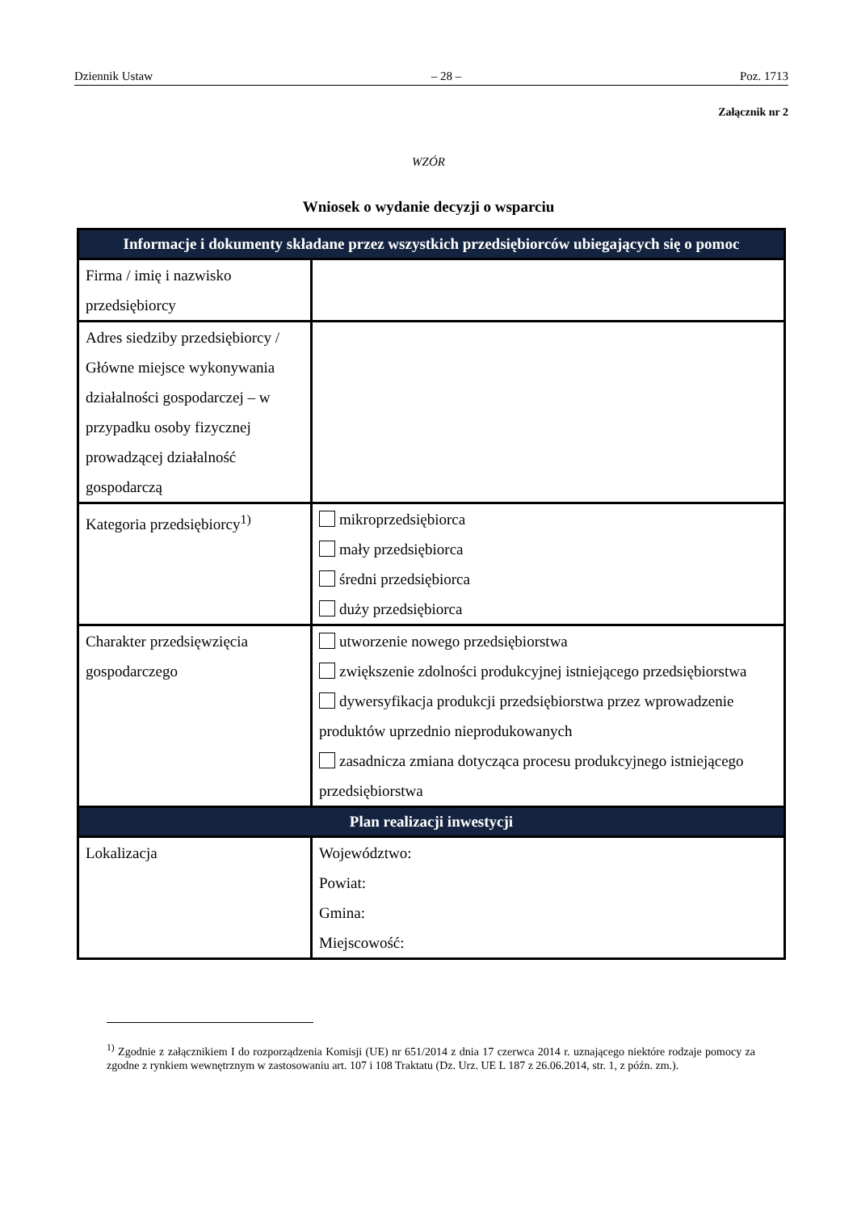Dziennik Ustaw – 28 – Poz. 1713
Załącznik nr 2
WZÓR
Wniosek o wydanie decyzji o wsparciu
| Informacje i dokumenty składane przez wszystkich przedsiębiorców ubiegających się o pomoc | |
| --- | --- |
| Firma / imię i nazwisko przedsiębiorcy | |
| Adres siedziby przedsiębiorcy / Główne miejsce wykonywania działalności gospodarczej – w przypadku osoby fizycznej prowadzącej działalność gospodarczą | |
| Kategoria przedsiębiorcy<sup>1)</sup> | mikroprzedsiębiorca mały przedsiębiorca średni przedsiębiorca duży przedsiębiorca |
| Charakter przedsięwzięcia gospodarczego | utworzenie nowego przedsiębiorstwa zwiększenie zdolności produkcyjnej istniejącego przedsiębiorstwa dywersyfikacja produkcji przedsiębiorstwa przez wprowadzenie produktów uprzednio nieprodukowanych zasadnicza zmiana dotycząca procesu produkcyjnego istniejącego przedsiębiorstwa |
| Plan realizacji inwestycji | |
| Lokalizacja | Województwo: Powiat: Gmina: Miejscowość: |
<sup>1)</sup> Zgodnie z załącznikiem I do rozporządzenia Komisji (UE) nr 651/2014 z dnia 17 czerwca 2014 r. uznającego niektóre rodzaje pomocy za zgodne z rynkiem wewnętrznym w zastosowaniu art. 107 i 108 Traktatu (Dz. Urz. UE L 187 z 26.06.2014, str. 1, z późn. zm.).